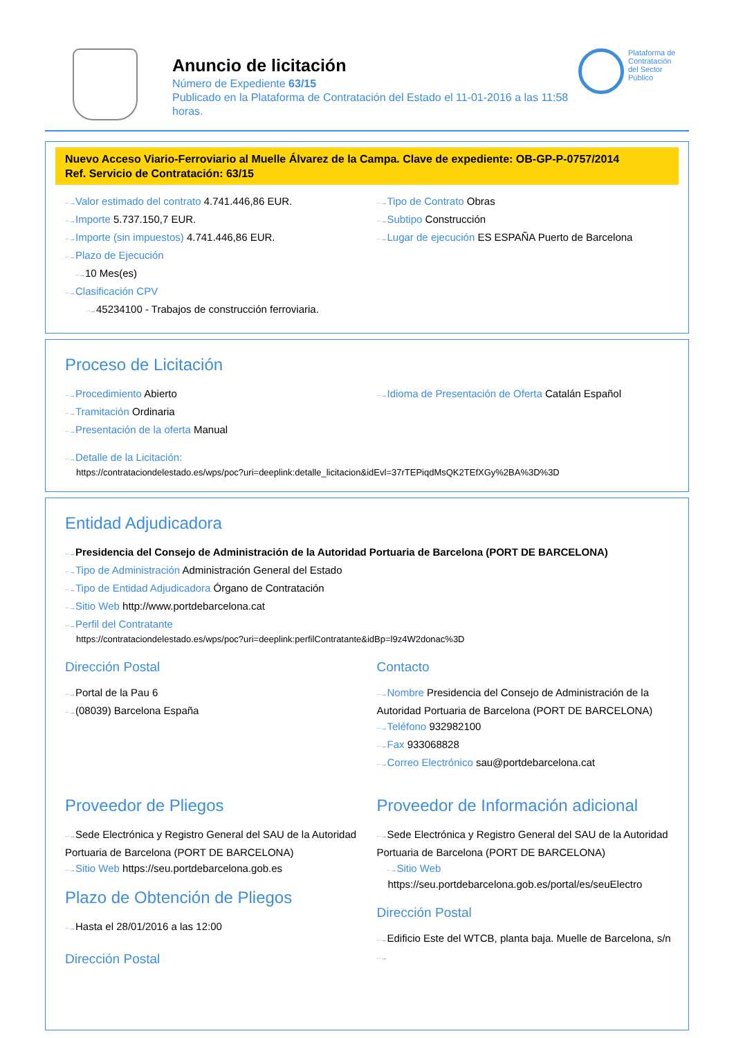Anuncio de licitación
Número de Expediente 63/15
Publicado en la Plataforma de Contratación del Estado el 11-01-2016 a las 11:58 horas.
Plataforma de
Contratación
del Sector
Público
Nuevo Acceso Viario-Ferroviario al Muelle Álvarez de la Campa. Clave de expediente: OB-GP-P-0757/2014
Ref. Servicio de Contratación: 63/15
··→Valor estimado del contrato 4.741.446,86 EUR.
··→Importe 5.737.150,7 EUR.
··→Importe (sin impuestos) 4.741.446,86 EUR.
··→Plazo de Ejecución
··→10 Mes(es)
··→Clasificación CPV
··→45234100 - Trabajos de construcción ferroviaria.
··→Tipo de Contrato Obras
··→Subtipo Construcción
··→Lugar de ejecución ES ESPAÑA Puerto de Barcelona
Proceso de Licitación
··→Procedimiento Abierto
··→Tramitación Ordinaria
··→Presentación de la oferta Manual
··→Idioma de Presentación de Oferta Catalán Español
··→Detalle de la Licitación:
https://contrataciondelestado.es/wps/poc?uri=deeplink:detalle_licitacion&idEvl=37rTEPiqdMsQK2TEfXGy%2BA%3D%3D
Entidad Adjudicadora
··→Presidencia del Consejo de Administración de la Autoridad Portuaria de Barcelona (PORT DE BARCELONA)
··→Tipo de Administración Administración General del Estado
··→Tipo de Entidad Adjudicadora Órgano de Contratación
··→Sitio Web http://www.portdebarcelona.cat
··→Perfil del Contratante
https://contrataciondelestado.es/wps/poc?uri=deeplink:perfilContratante&idBp=l9z4W2donac%3D
Dirección Postal
··→Portal de la Pau 6
··→(08039) Barcelona España
Contacto
··→Nombre Presidencia del Consejo de Administración de la Autoridad Portuaria de Barcelona (PORT DE BARCELONA)
··→Teléfono 932982100
··→Fax 933068828
··→Correo Electrónico sau@portdebarcelona.cat
Proveedor de Pliegos
··→Sede Electrónica y Registro General del SAU de la Autoridad Portuaria de Barcelona (PORT DE BARCELONA)
··→Sitio Web https://seu.portdebarcelona.gob.es
Plazo de Obtención de Pliegos
··→Hasta el 28/01/2016 a las 12:00
Dirección Postal
Proveedor de Información adicional
··→Sede Electrónica y Registro General del SAU de la Autoridad Portuaria de Barcelona (PORT DE BARCELONA)
··→Sitio Web
https://seu.portdebarcelona.gob.es/portal/es/seuElectro
Dirección Postal
··→Edificio Este del WTCB, planta baja. Muelle de Barcelona, s/n
··→